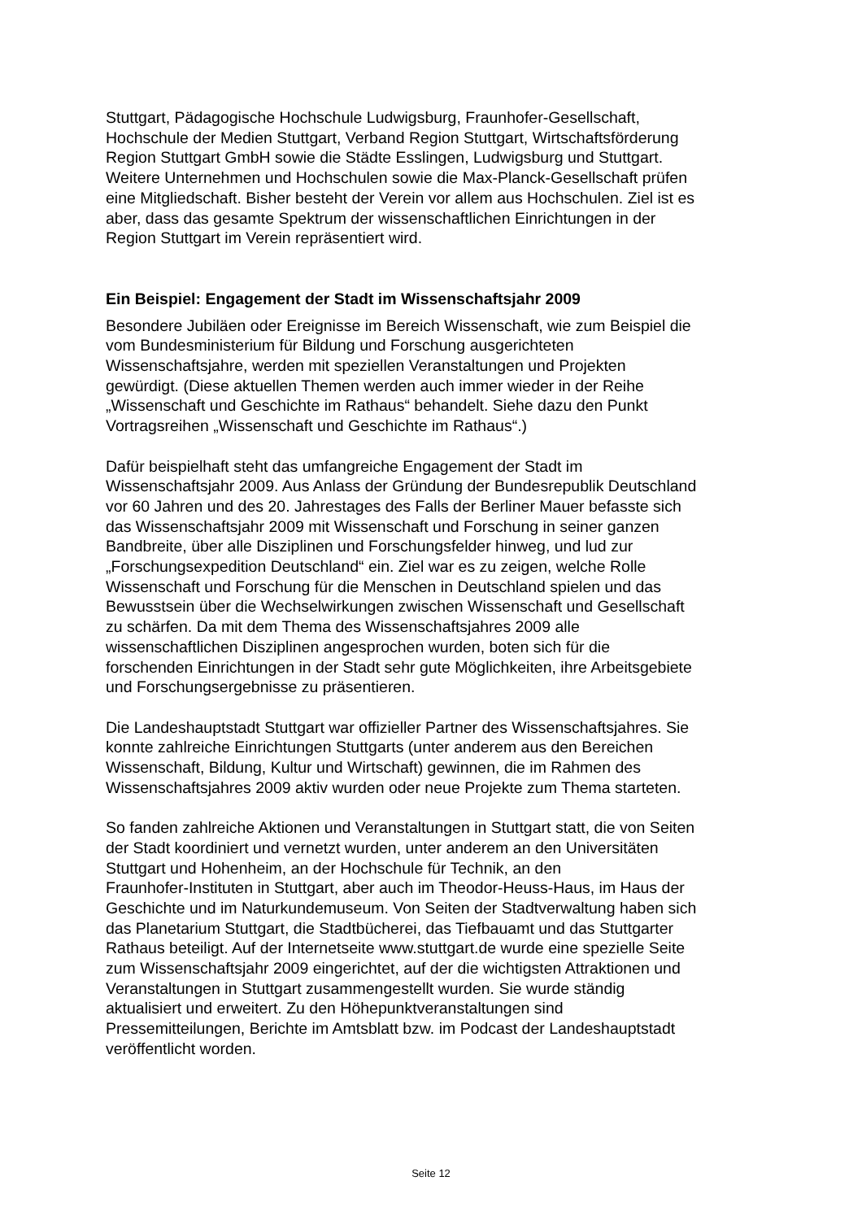Stuttgart, Pädagogische Hochschule Ludwigsburg, Fraunhofer-Gesellschaft,
Hochschule der Medien Stuttgart, Verband Region Stuttgart, Wirtschaftsförderung
Region Stuttgart GmbH sowie die Städte Esslingen, Ludwigsburg und Stuttgart.
Weitere Unternehmen und Hochschulen sowie die Max-Planck-Gesellschaft prüfen
eine Mitgliedschaft. Bisher besteht der Verein vor allem aus Hochschulen. Ziel ist es
aber, dass das gesamte Spektrum der wissenschaftlichen Einrichtungen in der
Region Stuttgart im Verein repräsentiert wird.
Ein Beispiel: Engagement der Stadt im Wissenschaftsjahr 2009
Besondere Jubiläen oder Ereignisse im Bereich Wissenschaft, wie zum Beispiel die
vom Bundesministerium für Bildung und Forschung ausgerichteten
Wissenschaftsjahre, werden mit speziellen Veranstaltungen und Projekten
gewürdigt. (Diese aktuellen Themen werden auch immer wieder in der Reihe
„Wissenschaft und Geschichte im Rathaus“ behandelt. Siehe dazu den Punkt
Vortragsreihen „Wissenschaft und Geschichte im Rathaus“.)
Dafür beispielhaft steht das umfangreiche Engagement der Stadt im
Wissenschaftsjahr 2009. Aus Anlass der Gründung der Bundesrepublik Deutschland
vor 60 Jahren und des 20. Jahrestages des Falls der Berliner Mauer befasste sich
das Wissenschaftsjahr 2009 mit Wissenschaft und Forschung in seiner ganzen
Bandbreite, über alle Disziplinen und Forschungsfelder hinweg, und lud zur
„Forschungsexpedition Deutschland“ ein. Ziel war es zu zeigen, welche Rolle
Wissenschaft und Forschung für die Menschen in Deutschland spielen und das
Bewusstsein über die Wechselwirkungen zwischen Wissenschaft und Gesellschaft
zu schärfen. Da mit dem Thema des Wissenschaftsjahres 2009 alle
wissenschaftlichen Disziplinen angesprochen wurden, boten sich für die
forschenden Einrichtungen in der Stadt sehr gute Möglichkeiten, ihre Arbeitsgebiete
und Forschungsergebnisse zu präsentieren.
Die Landeshauptstadt Stuttgart war offizieller Partner des Wissenschaftsjahres. Sie
konnte zahlreiche Einrichtungen Stuttgarts (unter anderem aus den Bereichen
Wissenschaft, Bildung, Kultur und Wirtschaft) gewinnen, die im Rahmen des
Wissenschaftsjahres 2009 aktiv wurden oder neue Projekte zum Thema starteten.
So fanden zahlreiche Aktionen und Veranstaltungen in Stuttgart statt, die von Seiten
der Stadt koordiniert und vernetzt wurden, unter anderem an den Universitäten
Stuttgart und Hohenheim, an der Hochschule für Technik, an den
Fraunhofer-Instituten in Stuttgart, aber auch im Theodor-Heuss-Haus, im Haus der
Geschichte und im Naturkundemuseum. Von Seiten der Stadtverwaltung haben sich
das Planetarium Stuttgart, die Stadtbücherei, das Tiefbauamt und das Stuttgarter
Rathaus beteiligt. Auf der Internetseite www.stuttgart.de wurde eine spezielle Seite
zum Wissenschaftsjahr 2009 eingerichtet, auf der die wichtigsten Attraktionen und
Veranstaltungen in Stuttgart zusammengestellt wurden. Sie wurde ständig
aktualisiert und erweitert. Zu den Höhepunktveranstaltungen sind
Pressemitteilungen, Berichte im Amtsblatt bzw. im Podcast der Landeshauptstadt
veröffentlicht worden.
Seite 12